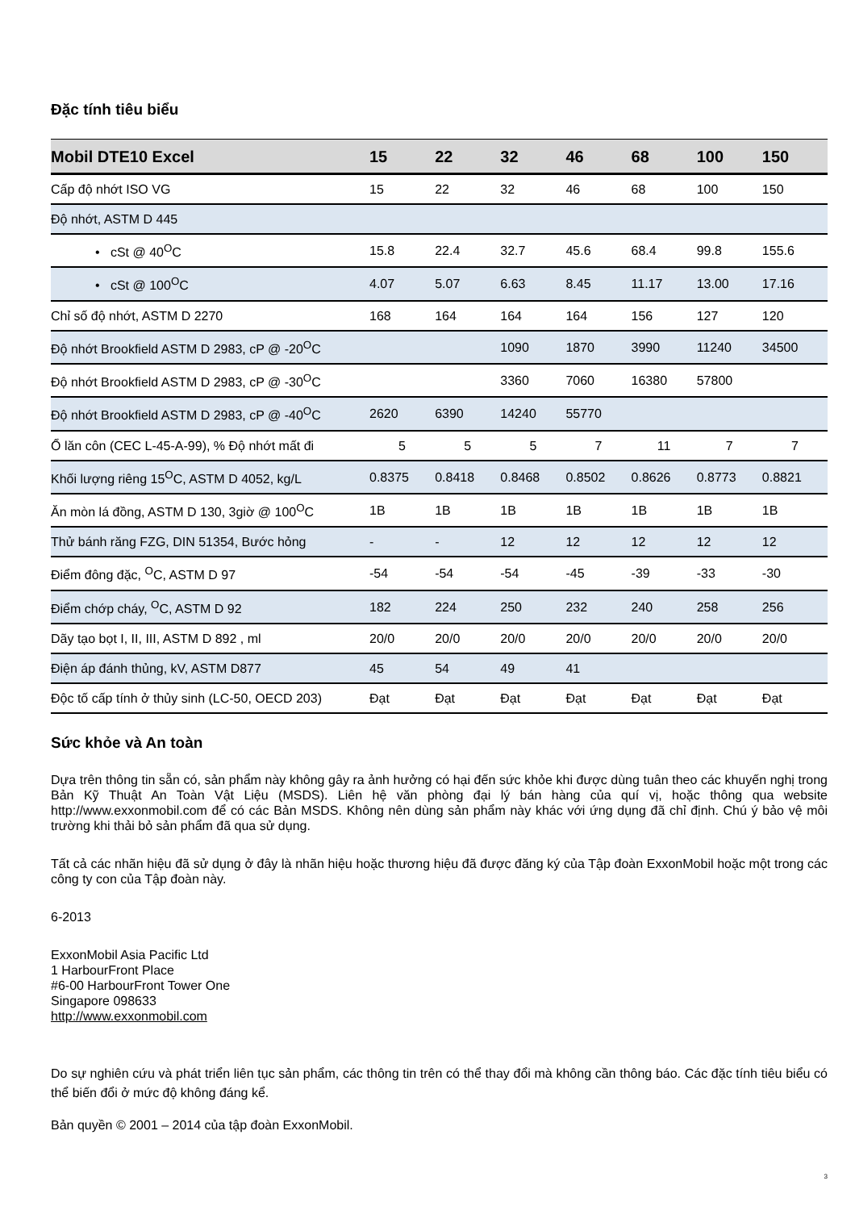Đặc tính tiêu biểu
| Mobil DTE10 Excel | 15 | 22 | 32 | 46 | 68 | 100 | 150 |
| --- | --- | --- | --- | --- | --- | --- | --- |
| Cấp độ nhớt ISO VG | 15 | 22 | 32 | 46 | 68 | 100 | 150 |
| Độ nhớt, ASTM D 445 | | | | | | | |
| • cSt @ 40<sup>O</sup>C | 15.8 | 22.4 | 32.7 | 45.6 | 68.4 | 99.8 | 155.6 |
| • cSt @ 100<sup>O</sup>C | 4.07 | 5.07 | 6.63 | 8.45 | 11.17 | 13.00 | 17.16 |
| Chỉ số độ nhớt, ASTM D 2270 | 168 | 164 | 164 | 164 | 156 | 127 | 120 |
| Độ nhớt Brookfield ASTM D 2983, cP @ -20<sup>O</sup>C | | | 1090 | 1870 | 3990 | 11240 | 34500 |
| Độ nhớt Brookfield ASTM D 2983, cP @ -30<sup>O</sup>C | | | 3360 | 7060 | 16380 | 57800 | |
| Độ nhớt Brookfield ASTM D 2983, cP @ -40<sup>O</sup>C | 2620 | 6390 | 14240 | 55770 | | | |
| Ổ lăn côn (CEC L-45-A-99), % Độ nhớt mất đi | 5 | 5 | 5 | 7 | 11 | 7 | 7 |
| Khối lượng riêng 15<sup>O</sup>C, ASTM D 4052, kg/L | 0.8375 | 0.8418 | 0.8468 | 0.8502 | 0.8626 | 0.8773 | 0.8821 |
| Ăn mòn lá đồng, ASTM D 130, 3giờ @ 100<sup>O</sup>C | 1B | 1B | 1B | 1B | 1B | 1B | 1B |
| Thử bánh răng FZG, DIN 51354, Bước hỏng | - | - | 12 | 12 | 12 | 12 | 12 |
| Điểm đông đặc, <sup>O</sup>C, ASTM D 97 | -54 | -54 | -54 | -45 | -39 | -33 | -30 |
| Điểm chớp cháy, <sup>O</sup>C, ASTM D 92 | 182 | 224 | 250 | 232 | 240 | 258 | 256 |
| Dãy tạo bọt I, II, III, ASTM D 892 , ml | 20/0 | 20/0 | 20/0 | 20/0 | 20/0 | 20/0 | 20/0 |
| Điện áp đánh thủng, kV, ASTM D877 | 45 | 54 | 49 | 41 | | | |
| Độc tố cấp tính ở thủy sinh (LC-50, OECD 203) | Đạt | Đạt | Đạt | Đạt | Đạt | Đạt | Đạt |
Sức khỏe và An toàn
Dựa trên thông tin sẵn có, sản phẩm này không gây ra ảnh hưởng có hại đến sức khỏe khi được dùng tuân theo các khuyến nghị trong Bản Kỹ Thuật An Toàn Vật Liệu (MSDS). Liên hệ văn phòng đại lý bán hàng của quí vị, hoặc thông qua website http://www.exxonmobil.com để có các Bản MSDS. Không nên dùng sản phẩm này khác với ứng dụng đã chỉ định. Chú ý bảo vệ môi trường khi thải bỏ sản phẩm đã qua sử dụng.
Tất cả các nhãn hiệu đã sử dụng ở đây là nhãn hiệu hoặc thương hiệu đã được đăng ký của Tập đoàn ExxonMobil hoặc một trong các công ty con của Tập đoàn này.
6-2013
ExxonMobil Asia Pacific Ltd
1 HarbourFront Place
#6-00 HarbourFront Tower One
Singapore 098633
http://www.exxonmobil.com
Do sự nghiên cứu và phát triển liên tục sản phẩm, các thông tin trên có thể thay đổi mà không cần thông báo. Các đặc tính tiêu biểu có thể biến đổi ở mức độ không đáng kể.
Bản quyền © 2001 – 2014 của tập đoàn ExxonMobil.
3